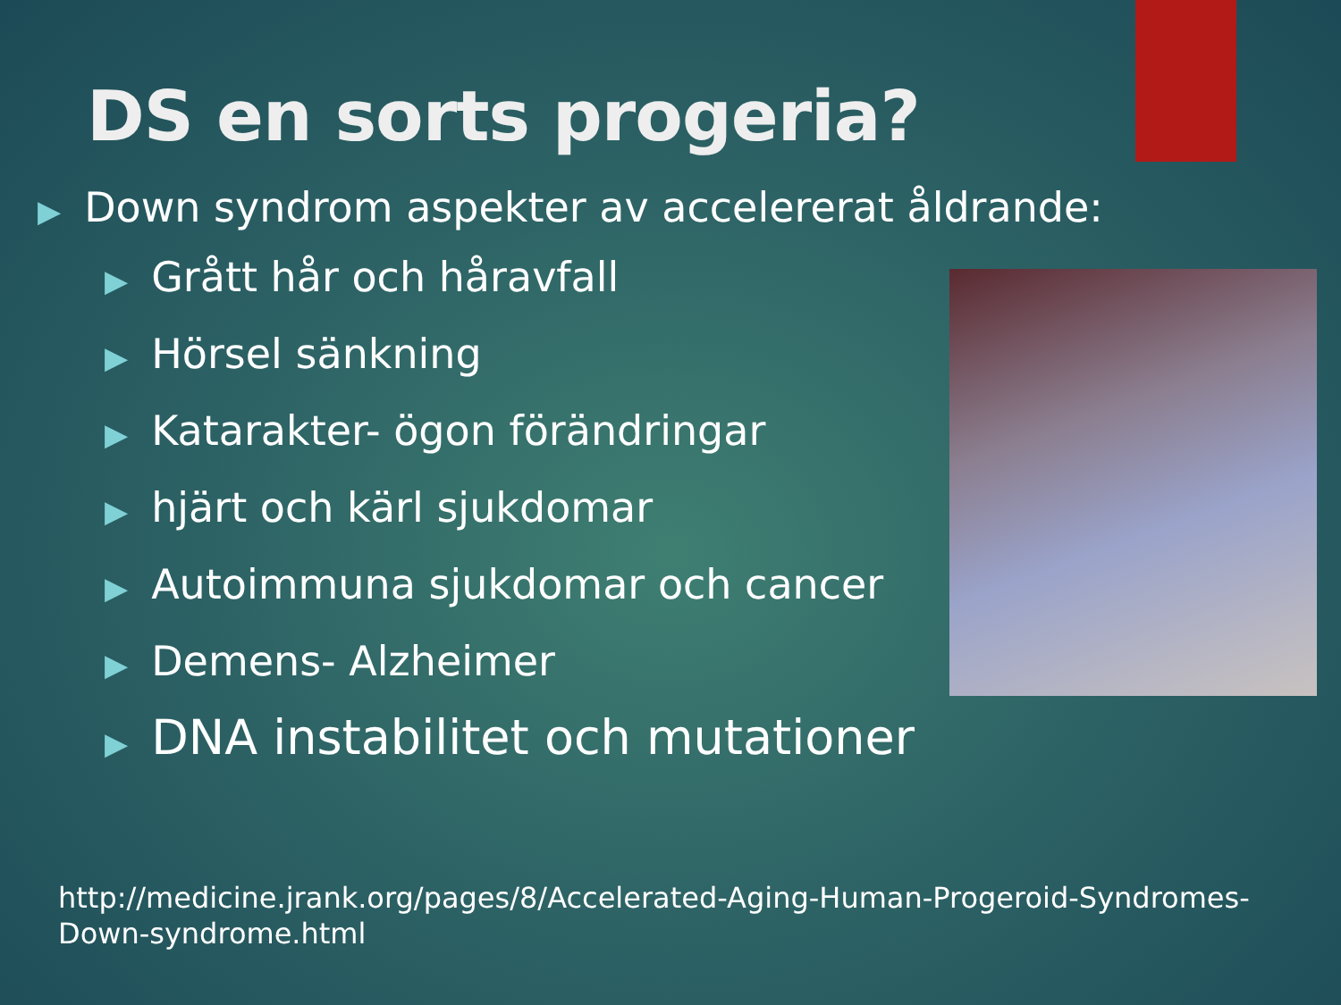DS en sorts progeria?
▶ Down syndrom aspekter av accelererat åldrande:
▶ Grått hår och håravfall
▶ Hörsel sänkning
▶ Katarakter- ögon förändringar
▶ hjärt och kärl sjukdomar
▶ Autoimmuna sjukdomar och cancer
▶ Demens- Alzheimer
▶ DNA instabilitet och mutationer
http://medicine.jrank.org/pages/8/Accelerated-Aging-Human-Progeroid-Syndromes-
Down-syndrome.html